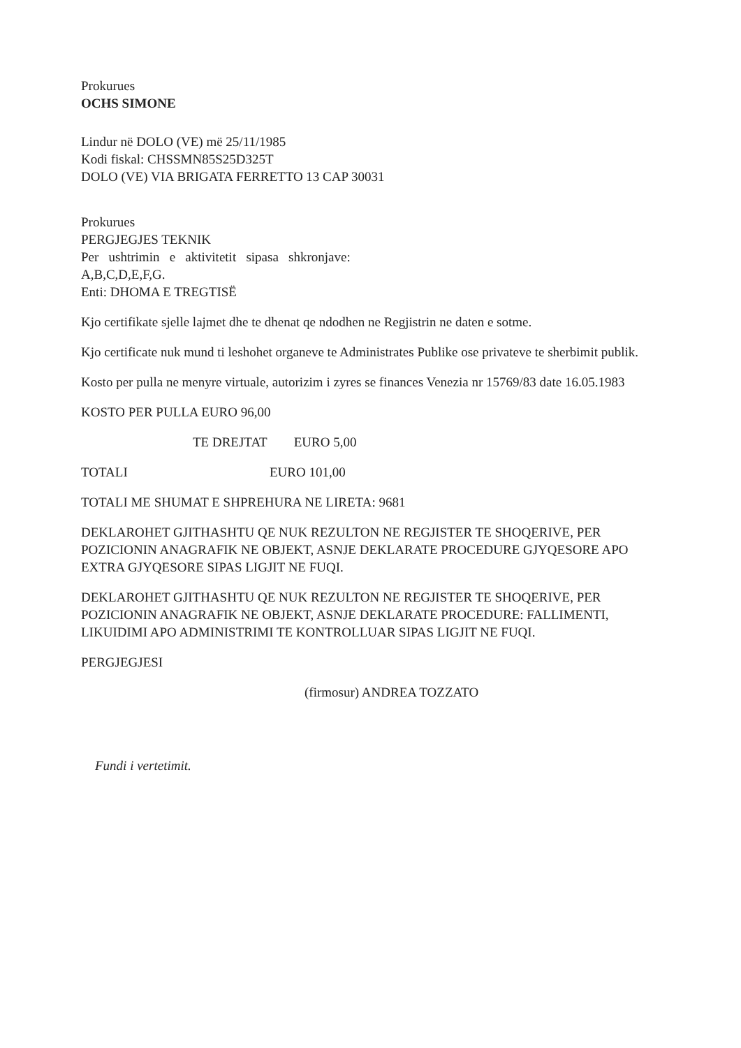Prokurues
OCHS SIMONE
Lindur në DOLO (VE) më 25/11/1985
Kodi fiskal: CHSSMN85S25D325T
DOLO (VE) VIA BRIGATA FERRETTO 13 CAP 30031
Prokurues
PERGJEGJES TEKNIK
Per ushtrimin e aktivitetit sipasa shkronjave:
A,B,C,D,E,F,G.
Enti: DHOMA E TREGTISË
Kjo certifikate sjelle lajmet dhe te dhenat qe ndodhen ne Regjistrin ne daten e sotme.
Kjo certificate nuk mund ti leshohet organeve te Administrates Publike ose privateve te sherbimit publik.
Kosto per pulla ne menyre virtuale, autorizim i zyres se finances Venezia nr 15769/83 date 16.05.1983
KOSTO PER PULLA EURO 96,00
TE DREJTAT EURO 5,00
TOTALI EURO 101,00
TOTALI ME SHUMAT E SHPREHURA NE LIRETA: 9681
DEKLAROHET GJITHASHTU QE NUK REZULTON NE REGJISTER TE SHOQERIVE, PER POZICIONIN ANAGRAFIK NE OBJEKT, ASNJE DEKLARATE PROCEDURE GJYQESORE APO EXTRA GJYQESORE SIPAS LIGJIT NE FUQI.
DEKLAROHET GJITHASHTU QE NUK REZULTON NE REGJISTER TE SHOQERIVE, PER POZICIONIN ANAGRAFIK NE OBJEKT, ASNJE DEKLARATE PROCEDURE: FALLIMENTI, LIKUIDIMI APO ADMINISTRIMI TE KONTROLLUAR SIPAS LIGJIT NE FUQI.
PERGJEGJESI
(firmosur) ANDREA TOZZATO
Fundi i vertetimit.